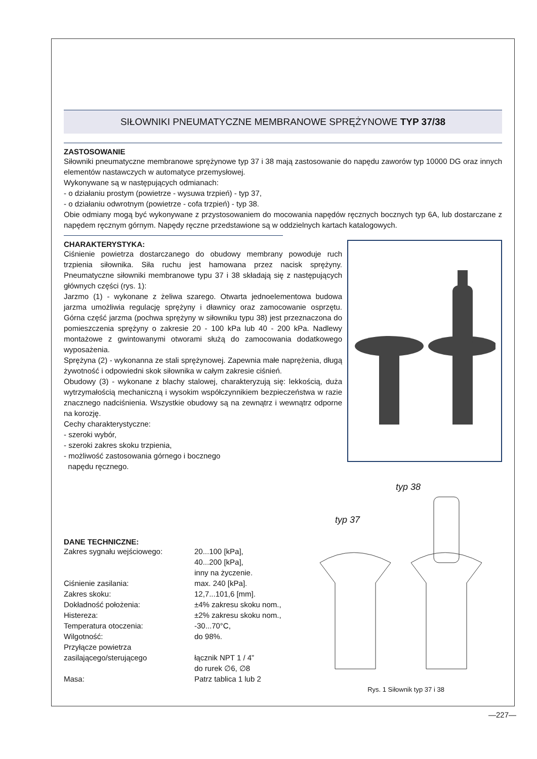SIŁOWNIKI PNEUMATYCZNE MEMBRANOWE SPRĘŻYNOWE TYP 37/38
ZASTOSOWANIE
Siłowniki pneumatyczne membranowe sprężynowe typ 37 i 38 mają zastosowanie do napędu zaworów typ 10000 DG oraz innych elementów nastawczych w automatyce przemysłowej.
Wykonywane są w następujących odmianach:
- o działaniu prostym (powietrze - wysuwa trzpień) - typ 37,
- o działaniu odwrotnym (powietrze - cofa trzpień) - typ 38.
Obie odmiany mogą być wykonywane z przystosowaniem do mocowania napędów ręcznych bocznych typ 6A, lub dostarczane z napędem ręcznym górnym. Napędy ręczne przedstawione są w oddzielnych kartach katalogowych.
CHARAKTERYSTYKA:
Ciśnienie powietrza dostarczanego do obudowy membrany powoduje ruch trzpienia siłownika. Siła ruchu jest hamowana przez nacisk sprężyny. Pneumatyczne siłowniki membranowe typu 37 i 38 składają się z następujących głównych części (rys. 1):
Jarzmo (1) - wykonane z żeliwa szarego. Otwarta jednoelementowa budowa jarzma umożliwia regulację sprężyny i dławnicy oraz zamocowanie osprzętu. Górna część jarzma (pochwa sprężyny w siłowniku typu 38) jest przeznaczona do pomieszczenia sprężyny o zakresie 20 - 100 kPa lub 40 - 200 kPa. Nadlewy montażowe z gwintowanymi otworami służą do zamocowania dodatkowego wyposażenia.
Sprężyna (2) - wykonanna ze stali sprężynowej. Zapewnia małe naprężenia, długą żywotność i odpowiedni skok siłownika w całym zakresie ciśnień.
Obudowy (3) - wykonane z blachy stalowej, charakteryzują się: lekkością, duża wytrzymałością mechaniczną i wysokim współczynnikiem bezpieczeństwa w razie znacznego nadciśnienia. Wszystkie obudowy są na zewnątrz i wewnątrz odporne na korozję.
Cechy charakterystyczne:
- szeroki wybór,
- szeroki zakres skoku trzpienia,
- możliwość zastosowania górnego i bocznego
napędu ręcznego.
DANE TECHNICZNE:
| Zakres sygnału wejściowego: | 20...100 [kPa], 40...200 [kPa], inny na życzenie. |
| Ciśnienie zasilania: | max. 240 [kPa]. |
| Zakres skoku: | 12,7...101,6 [mm]. |
| Dokładność położenia: | ±4% zakresu skoku nom., |
| Histereza: | ±2% zakresu skoku nom., |
| Temperatura otoczenia: | -30...70°C, |
| Wilgotność: | do 98%. |
| Przyłącze powietrza zasilającego/sterującego | łącznik NPT 1 / 4” do rurek ∅6, ∅8 |
| Masa: | Patrz tablica 1 lub 2 |
typ 38
typ 37
Rys. 1 Siłownik typ 37 i 38
—227—